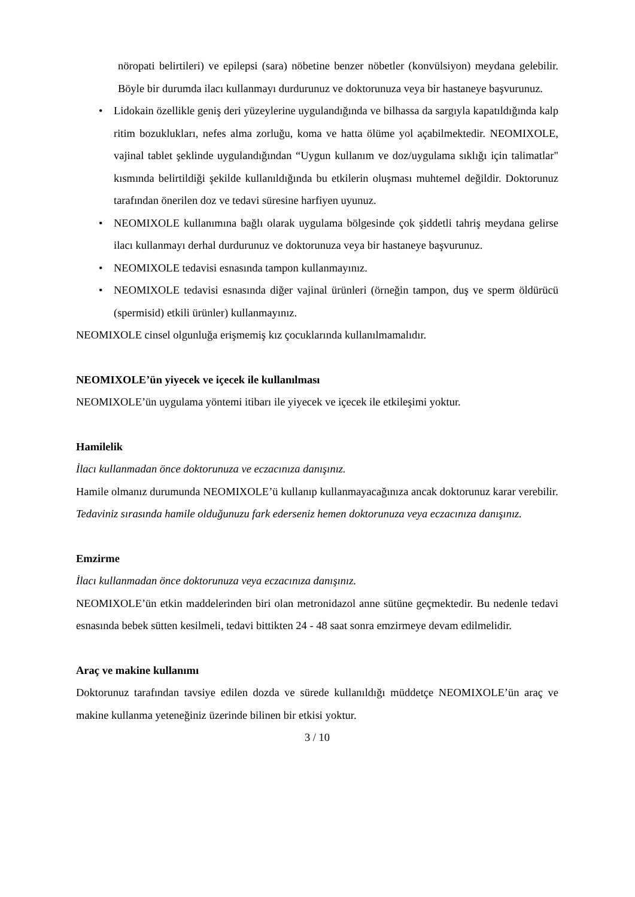nöropati belirtileri) ve epilepsi (sara) nöbetine benzer nöbetler (konvülsiyon) meydana gelebilir. Böyle bir durumda ilacı kullanmayı durdurunuz ve doktorunuza veya bir hastaneye başvurunuz.
• Lidokain özellikle geniş deri yüzeylerine uygulandığında ve bilhassa da sargıyla kapatıldığında kalp ritim bozuklukları, nefes alma zorluğu, koma ve hatta ölüme yol açabilmektedir. NEOMIXOLE, vajinal tablet şeklinde uygulandığından “Uygun kullanım ve doz/uygulama sıklığı için talimatlar" kısmında belirtildiği şekilde kullanıldığında bu etkilerin oluşması muhtemel değildir. Doktorunuz tarafından önerilen doz ve tedavi süresine harfiyen uyunuz.
• NEOMIXOLE kullanımına bağlı olarak uygulama bölgesinde çok şiddetli tahriş meydana gelirse ilacı kullanmayı derhal durdurunuz ve doktorunuza veya bir hastaneye başvurunuz.
• NEOMIXOLE tedavisi esnasında tampon kullanmayınız.
• NEOMIXOLE tedavisi esnasında diğer vajinal ürünleri (örneğin tampon, duş ve sperm öldürücü (spermisid) etkili ürünler) kullanmayınız.
NEOMIXOLE cinsel olgunluğa erişmemiş kız çocuklarında kullanılmamalıdır.
NEOMIXOLE’ün yiyecek ve içecek ile kullanılması
NEOMIXOLE’ün uygulama yöntemi itibarı ile yiyecek ve içecek ile etkileşimi yoktur.
Hamilelik
İlacı kullanmadan önce doktorunuza ve eczacınıza danışınız.
Hamile olmanız durumunda NEOMIXOLE’ü kullanıp kullanmayacağınıza ancak doktorunuz karar verebilir.
Tedaviniz sırasında hamile olduğunuzu fark ederseniz hemen doktorunuza veya eczacınıza danışınız.
Emzirme
İlacı kullanmadan önce doktorunuza veya eczacınıza danışınız.
NEOMIXOLE’ün etkin maddelerinden biri olan metronidazol anne sütüne geçmektedir. Bu nedenle tedavi esnasında bebek sütten kesilmeli, tedavi bittikten 24 - 48 saat sonra emzirmeye devam edilmelidir.
Araç ve makine kullanımı
Doktorunuz tarafından tavsiye edilen dozda ve sürede kullanıldığı müddetçe NEOMIXOLE’ün araç ve makine kullanma yeteneğiniz üzerinde bilinen bir etkisi yoktur.
3 / 10